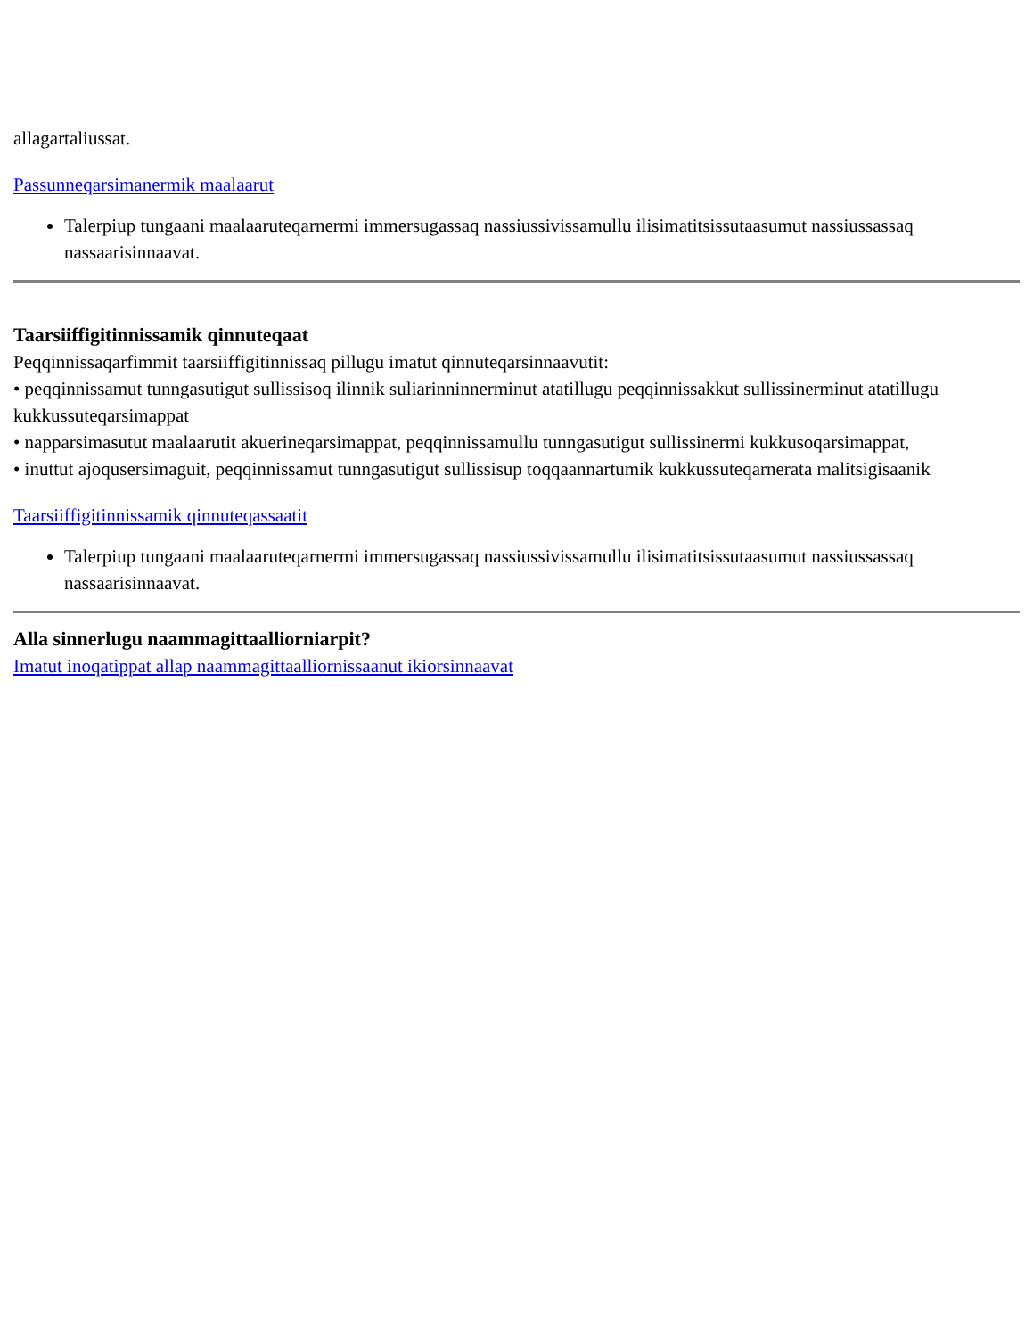allagartaliussat.
Passunneqarsimanermik maalaarut
Talerpiup tungaani maalaaruteqarnermi immersugassaq nassiussivissamullu ilisimatitsissutaasumut nassiussassaq nassaarisinnaavat.
Taarsiiffigitinnissamik qinnuteqaat
Peqqinnissaqarfimmit taarsiiffigitinnissaq pillugu imatut qinnuteqarsinnaavutit:
• peqqinnissamut tunngasutigut sullissisoq ilinnik suliarinninnerminut atatillugu peqqinnissakkut sullissinerminut atatillugu kukkussuteqarsimappat
• napparsimasutut maalaarutit akuerineqarsimappat, peqqinnissamullu tunngasutigut sullissinermi kukkusoqarsimappat,
• inuttut ajoqusersimaguit, peqqinnissamut tunngasutigut sullissisup toqqaannartumik kukkussuteqarnerata malitsigisaanik
Taarsiiffigitinnissamik qinnuteqassaatit
Talerpiup tungaani maalaaruteqarnermi immersugassaq nassiussivissamullu ilisimatitsissutaasumut nassiussassaq nassaarisinnaavat.
Alla sinnerlugu naammagittaalliorniarpit?
Imatut inoqatippat allap naammagittaalliornissaanut ikiorsinnaavat